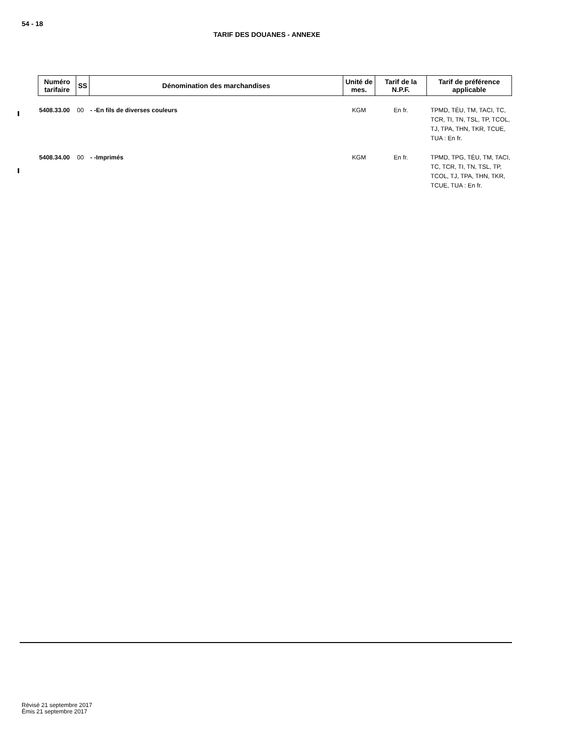54 - 18
TARIF DES DOUANES - ANNEXE
| Numéro tarifaire | SS | Dénomination des marchandises | Unité de mes. | Tarif de la N.P.F. | Tarif de préférence applicable |
| --- | --- | --- | --- | --- | --- |
| 5408.33.00 | 00 | - -En fils de diverses couleurs | KGM | En fr. | TPMD, TÉU, TM, TACI, TC, TCR, TI, TN, TSL, TP, TCOL, TJ, TPA, THN, TKR, TCUE, TUA : En fr. |
| 5408.34.00 | 00 | - -Imprimés | KGM | En fr. | TPMD, TPG, TÉU, TM, TACI, TC, TCR, TI, TN, TSL, TP, TCOL, TJ, TPA, THN, TKR, TCUE, TUA : En fr. |
Révisé 21 septembre 2017
Émis 21 septembre 2017